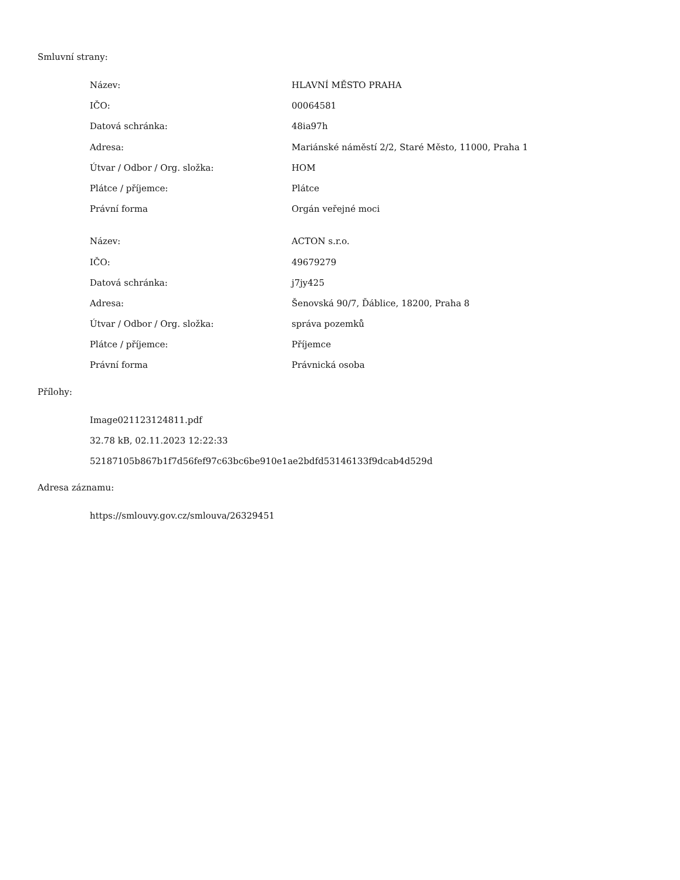Smluvní strany:
| Název: | HLAVNÍ MĚSTO PRAHA |
| IČO: | 00064581 |
| Datová schránka: | 48ia97h |
| Adresa: | Mariánské náměstí 2/2, Staré Město, 11000, Praha 1 |
| Útvar / Odbor / Org. složka: | HOM |
| Plátce / příjemce: | Plátce |
| Právní forma | Orgán veřejné moci |
| Název: | ACTON s.r.o. |
| IČO: | 49679279 |
| Datová schránka: | j7jy425 |
| Adresa: | Šenovská 90/7, Ďáblice, 18200, Praha 8 |
| Útvar / Odbor / Org. složka: | správa pozemků |
| Plátce / příjemce: | Příjemce |
| Právní forma | Právnická osoba |
Přílohy:
Image021123124811.pdf
32.78 kB, 02.11.2023 12:22:33
52187105b867b1f7d56fef97c63bc6be910e1ae2bdfd53146133f9dcab4d529d
Adresa záznamu:
https://smlouvy.gov.cz/smlouva/26329451